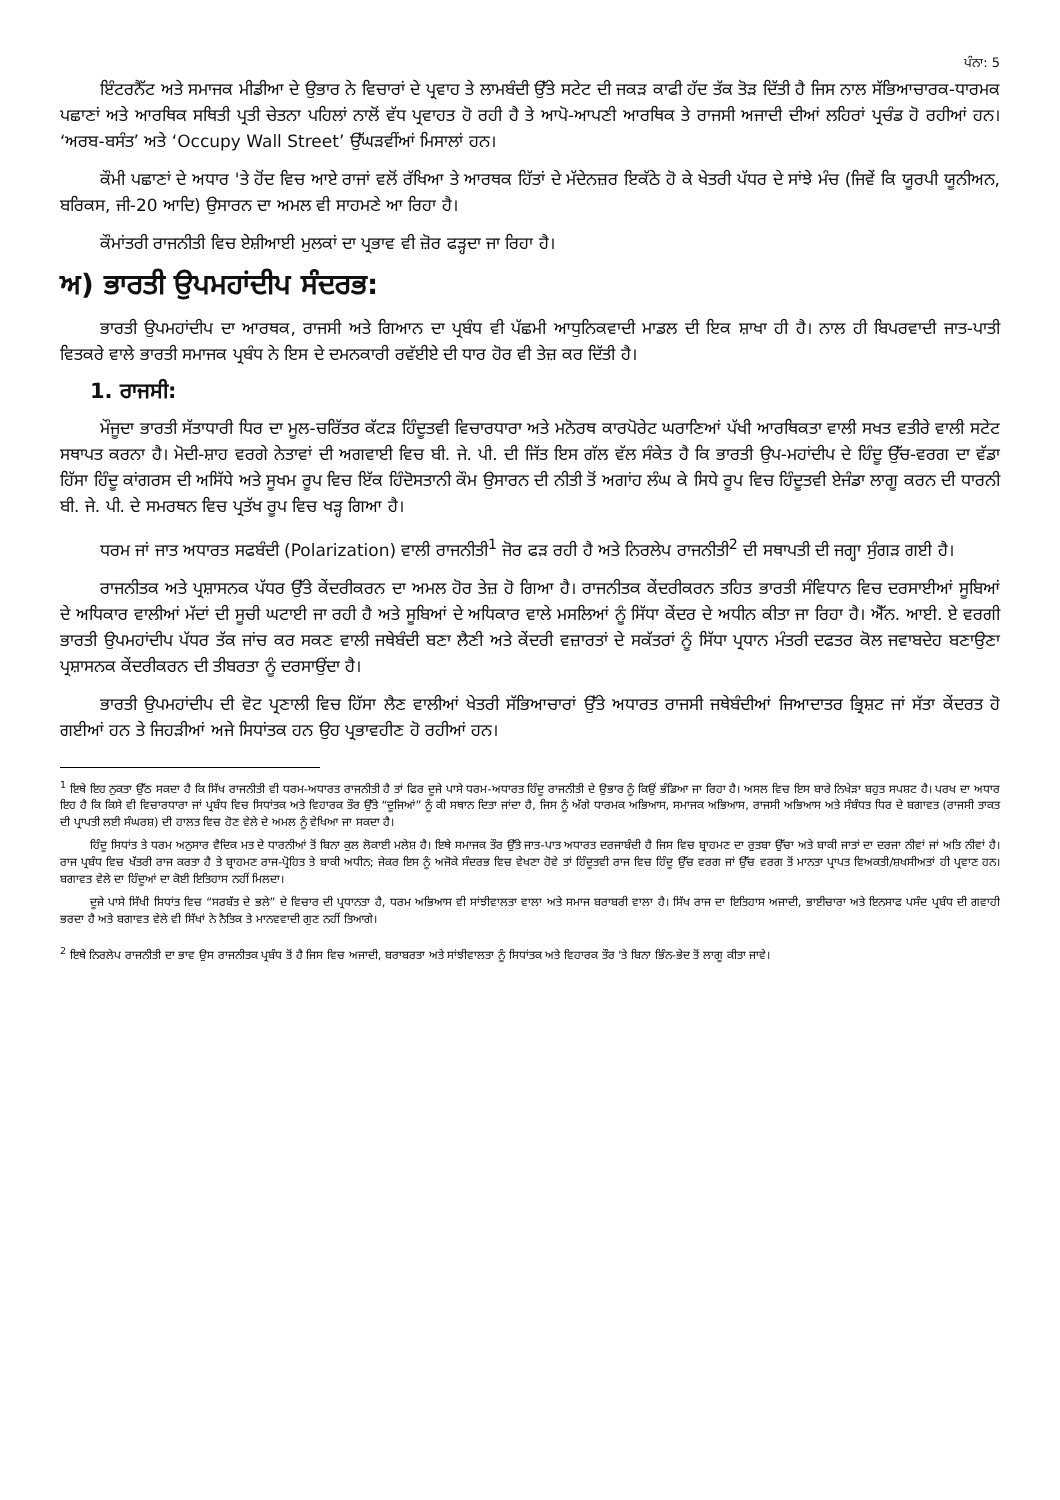ਪੰਨਾ: 5
ਇੰਟਰਨੈੱਟ ਅਤੇ ਸਮਾਜਕ ਮੀਡੀਆ ਦੇ ਉਭਾਰ ਨੇ ਵਿਚਾਰਾਂ ਦੇ ਪ੍ਰਵਾਹ ਤੇ ਲਾਮਬੰਦੀ ਉੱਤੇ ਸਟੇਟ ਦੀ ਜਕੜ ਕਾਫੀ ਹੱਦ ਤੱਕ ਤੋੜ ਦਿੱਤੀ ਹੈ ਜਿਸ ਨਾਲ ਸੱਭਿਆਚਾਰਕ-ਧਾਰਮਕ ਪਛਾਣਾਂ ਅਤੇ ਆਰਥਿਕ ਸਥਿਤੀ ਪ੍ਰਤੀ ਚੇਤਨਾ ਪਹਿਲਾਂ ਨਾਲੋਂ ਵੱਧ ਪ੍ਰਵਾਹਤ ਹੋ ਰਹੀ ਹੈ ਤੇ ਆਪੋ-ਆਪਣੀ ਆਰਥਿਕ ਤੇ ਰਾਜਸੀ ਅਜਾਦੀ ਦੀਆਂ ਲਹਿਰਾਂ ਪ੍ਰਚੰਡ ਹੋ ਰਹੀਆਂ ਹਨ। ‘ਅਰਬ-ਬਸੰਤ’ ਅਤੇ ‘Occupy Wall Street’ ਉੱਘੜਵੀਂਆਂ ਮਿਸਾਲਾਂ ਹਨ।
ਕੌਮੀ ਪਛਾਣਾਂ ਦੇ ਅਧਾਰ 'ਤੇ ਹੋਂਦ ਵਿਚ ਆਏ ਰਾਜਾਂ ਵਲੋਂ ਰੱਖਿਆ ਤੇ ਆਰਥਕ ਹਿੱਤਾਂ ਦੇ ਮੱਦੇਨਜ਼ਰ ਇਕੱਠੇ ਹੋ ਕੇ ਖੇਤਰੀ ਪੱਧਰ ਦੇ ਸਾਂਝੇ ਮੰਚ (ਜਿਵੇਂ ਕਿ ਯੂਰਪੀ ਯੂਨੀਅਨ, ਬਰਿਕਸ, ਜੀ-20 ਆਦਿ) ਉਸਾਰਨ ਦਾ ਅਮਲ ਵੀ ਸਾਹਮਣੇ ਆ ਰਿਹਾ ਹੈ।
ਕੌਮਾਂਤਰੀ ਰਾਜਨੀਤੀ ਵਿਚ ਏਸ਼ੀਆਈ ਮੁਲਕਾਂ ਦਾ ਪ੍ਰਭਾਵ ਵੀ ਜ਼ੋਰ ਫੜ੍ਹਦਾ ਜਾ ਰਿਹਾ ਹੈ।
ਅ) ਭਾਰਤੀ ਉਪਮਹਾਂਦੀਪ ਸੰਦਰਭ:
ਭਾਰਤੀ ਉਪਮਹਾਂਦੀਪ ਦਾ ਆਰਥਕ, ਰਾਜਸੀ ਅਤੇ ਗਿਆਨ ਦਾ ਪ੍ਰਬੰਧ ਵੀ ਪੱਛਮੀ ਆਧੁਨਿਕਵਾਦੀ ਮਾਡਲ ਦੀ ਇਕ ਸ਼ਾਖਾ ਹੀ ਹੈ। ਨਾਲ ਹੀ ਬਿਪਰਵਾਦੀ ਜਾਤ-ਪਾਤੀ ਵਿਤਕਰੇ ਵਾਲੇ ਭਾਰਤੀ ਸਮਾਜਕ ਪ੍ਰਬੰਧ ਨੇ ਇਸ ਦੇ ਦਮਨਕਾਰੀ ਰਵੱਈਏ ਦੀ ਧਾਰ ਹੋਰ ਵੀ ਤੇਜ਼ ਕਰ ਦਿੱਤੀ ਹੈ।
1. ਰਾਜਸੀ:
ਮੌਜੂਦਾ ਭਾਰਤੀ ਸੱਤਾਧਾਰੀ ਧਿਰ ਦਾ ਮੂਲ-ਚਰਿੱਤਰ ਕੱਟੜ ਹਿੰਦੂਤਵੀ ਵਿਚਾਰਧਾਰਾ ਅਤੇ ਮਨੋਰਥ ਕਾਰਪੋਰੇਟ ਘਰਾਣਿਆਂ ਪੱਖੀ ਆਰਥਿਕਤਾ ਵਾਲੀ ਸਖਤ ਵਤੀਰੇ ਵਾਲੀ ਸਟੇਟ ਸਥਾਪਤ ਕਰਨਾ ਹੈ। ਮੋਦੀ-ਸ਼ਾਹ ਵਰਗੇ ਨੇਤਾਵਾਂ ਦੀ ਅਗਵਾਈ ਵਿਚ ਬੀ. ਜੇ. ਪੀ. ਦੀ ਜਿੱਤ ਇਸ ਗੱਲ ਵੱਲ ਸੰਕੇਤ ਹੈ ਕਿ ਭਾਰਤੀ ਉਪ-ਮਹਾਂਦੀਪ ਦੇ ਹਿੰਦੂ ਉੱਚ-ਵਰਗ ਦਾ ਵੱਡਾ ਹਿੱਸਾ ਹਿੰਦੂ ਕਾਂਗਰਸ ਦੀ ਅਸਿੱਧੇ ਅਤੇ ਸੂਖਮ ਰੂਪ ਵਿਚ ਇੱਕ ਹਿੰਦੋਸਤਾਨੀ ਕੌਮ ਉਸਾਰਨ ਦੀ ਨੀਤੀ ਤੋਂ ਅਗਾਂਹ ਲੰਘ ਕੇ ਸਿਧੇ ਰੂਪ ਵਿਚ ਹਿੰਦੂਤਵੀ ਏਜੰਡਾ ਲਾਗੂ ਕਰਨ ਦੀ ਧਾਰਨੀ ਬੀ. ਜੇ. ਪੀ. ਦੇ ਸਮਰਥਨ ਵਿਚ ਪ੍ਰਤੱਖ ਰੂਪ ਵਿਚ ਖੜ੍ਹ ਗਿਆ ਹੈ।
ਧਰਮ ਜਾਂ ਜਾਤ ਅਧਾਰਤ ਸਫਬੰਦੀ (Polarization) ਵਾਲੀ ਰਾਜਨੀਤੀ<sup>1</sup> ਜੋਰ ਫੜ ਰਹੀ ਹੈ ਅਤੇ ਨਿਰਲੇਪ ਰਾਜਨੀਤੀ<sup>2</sup> ਦੀ ਸਥਾਪਤੀ ਦੀ ਜਗ੍ਹਾ ਸੁੰਗੜ ਗਈ ਹੈ।
ਰਾਜਨੀਤਕ ਅਤੇ ਪ੍ਰਸ਼ਾਸਨਕ ਪੱਧਰ ਉੱਤੇ ਕੇਂਦਰੀਕਰਨ ਦਾ ਅਮਲ ਹੋਰ ਤੇਜ਼ ਹੋ ਗਿਆ ਹੈ। ਰਾਜਨੀਤਕ ਕੇਂਦਰੀਕਰਨ ਤਹਿਤ ਭਾਰਤੀ ਸੰਵਿਧਾਨ ਵਿਚ ਦਰਸਾਈਆਂ ਸੂਬਿਆਂ ਦੇ ਅਧਿਕਾਰ ਵਾਲੀਆਂ ਮੱਦਾਂ ਦੀ ਸੂਚੀ ਘਟਾਈ ਜਾ ਰਹੀ ਹੈ ਅਤੇ ਸੂਬਿਆਂ ਦੇ ਅਧਿਕਾਰ ਵਾਲੇ ਮਸਲਿਆਂ ਨੂੰ ਸਿੱਧਾ ਕੇਂਦਰ ਦੇ ਅਧੀਨ ਕੀਤਾ ਜਾ ਰਿਹਾ ਹੈ। ਐੱਨ. ਆਈ. ਏ ਵਰਗੀ ਭਾਰਤੀ ਉਪਮਹਾਂਦੀਪ ਪੱਧਰ ਤੱਕ ਜਾਂਚ ਕਰ ਸਕਣ ਵਾਲੀ ਜਥੇਬੰਦੀ ਬਣਾ ਲੈਣੀ ਅਤੇ ਕੇਂਦਰੀ ਵਜ਼ਾਰਤਾਂ ਦੇ ਸਕੱਤਰਾਂ ਨੂੰ ਸਿੱਧਾ ਪ੍ਰਧਾਨ ਮੰਤਰੀ ਦਫਤਰ ਕੋਲ ਜਵਾਬਦੇਹ ਬਣਾਉਣਾ ਪ੍ਰਸ਼ਾਸਨਕ ਕੇਂਦਰੀਕਰਨ ਦੀ ਤੀਬਰਤਾ ਨੂੰ ਦਰਸਾਉਂਦਾ ਹੈ।
ਭਾਰਤੀ ਉਪਮਹਾਂਦੀਪ ਦੀ ਵੋਟ ਪ੍ਰਣਾਲੀ ਵਿਚ ਹਿੱਸਾ ਲੈਣ ਵਾਲੀਆਂ ਖੇਤਰੀ ਸੱਭਿਆਚਾਰਾਂ ਉੱਤੇ ਅਧਾਰਤ ਰਾਜਸੀ ਜਥੇਬੰਦੀਆਂ ਜਿਆਦਾਤਰ ਭ੍ਰਿਸ਼ਟ ਜਾਂ ਸੱਤਾ ਕੇਂਦਰਤ ਹੋ ਗਈਆਂ ਹਨ ਤੇ ਜਿਹੜੀਆਂ ਅਜੇ ਸਿਧਾਂਤਕ ਹਨ ਉਹ ਪ੍ਰਭਾਵਹੀਣ ਹੋ ਰਹੀਆਂ ਹਨ।
<sup>1</sup> ਇਥੇ ਇਹ ਨੁਕਤਾ ਉੱਠ ਸਕਦਾ ਹੈ ਕਿ ਸਿੱਖ ਰਾਜਨੀਤੀ ਵੀ ਧਰਮ-ਅਧਾਰਤ ਰਾਜਨੀਤੀ ਹੈ ਤਾਂ ਫਿਰ ਦੂਜੇ ਪਾਸੇ ਧਰਮ-ਅਧਾਰਤ ਹਿੰਦੂ ਰਾਜਨੀਤੀ ਦੇ ਉਭਾਰ ਨੂੰ ਕਿਉਂ ਭੰਡਿਆ ਜਾ ਰਿਹਾ ਹੈ। ਅਸਲ ਵਿਚ ਇਸ ਬਾਰੇ ਨਿਖੇੜਾ ਬਹੁਤ ਸਪਸ਼ਟ ਹੈ। ਪਰਖ ਦਾ ਅਧਾਰ ਇਹ ਹੈ ਕਿ ਕਿਸੇ ਵੀ ਵਿਚਾਰਧਾਰਾ ਜਾਂ ਪ੍ਰਬੰਧ ਵਿਚ ਸਿਧਾਂਤਕ ਅਤੇ ਵਿਹਾਰਕ ਤੌਰ ਉੱਤੇ “ਦੂਜਿਆਂ” ਨੂੰ ਕੀ ਸਥਾਨ ਦਿਤਾ ਜਾਂਦਾ ਹੈ, ਜਿਸ ਨੂੰ ਅੱਗੇ ਧਾਰਮਕ ਅਭਿਆਸ, ਸਮਾਜਕ ਅਭਿਆਸ, ਰਾਜਸੀ ਅਭਿਆਸ ਅਤੇ ਸੰਬੰਧਤ ਧਿਰ ਦੇ ਬਗਾਵਤ (ਰਾਜਸੀ ਤਾਕਤ ਦੀ ਪ੍ਰਾਪਤੀ ਲਈ ਸੰਘਰਸ਼) ਦੀ ਹਾਲਤ ਵਿਚ ਹੋਣ ਵੇਲੇ ਦੇ ਅਮਲ ਨੂੰ ਵੇਖਿਆ ਜਾ ਸਕਦਾ ਹੈ।
ਹਿੰਦੂ ਸਿਧਾਂਤ ਤੇ ਧਰਮ ਅਨੁਸਾਰ ਵੈਦਿਕ ਮਤ ਦੇ ਧਾਰਨੀਆਂ ਤੋਂ ਬਿਨਾ ਕੁਲ ਲੋਕਾਈ ਮਲੇਸ਼ ਹੈ। ਇਥੇ ਸਮਾਜਕ ਤੌਰ ਉੱਤੇ ਜਾਤ-ਪਾਤ ਅਧਾਰਤ ਦਰਜਾਬੰਦੀ ਹੈ ਜਿਸ ਵਿਚ ਬ੍ਰਾਹਮਣ ਦਾ ਰੁਤਬਾ ਉੱਚਾ ਅਤੇ ਬਾਕੀ ਜਾਤਾਂ ਦਾ ਦਰਜਾ ਨੀਵਾਂ ਜਾਂ ਅਤਿ ਨੀਵਾਂ ਹੈ। ਰਾਜ ਪ੍ਰਬੰਧ ਵਿਚ ਖੱਤਰੀ ਰਾਜ ਕਰਤਾ ਹੈ ਤੇ ਬ੍ਰਾਹਮਣ ਰਾਜ-ਪ੍ਰੋਹਿਤ ਤੇ ਬਾਕੀ ਅਧੀਨ; ਜੇਕਰ ਇਸ ਨੂੰ ਅਜੋਕੇ ਸੰਦਰਭ ਵਿਚ ਵੇਖਣਾ ਹੋਵੇ ਤਾਂ ਹਿੰਦੂਤਵੀ ਰਾਜ ਵਿਚ ਹਿੰਦੂ ਉੱਚ ਵਰਗ ਜਾਂ ਉੱਚ ਵਰਗ ਤੋਂ ਮਾਨਤਾ ਪ੍ਰਾਪਤ ਵਿਅਕਤੀ/ਸ਼ਖਸੀਅਤਾਂ ਹੀ ਪ੍ਰਵਾਣ ਹਨ। ਬਗਾਵਤ ਵੇਲੇ ਦਾ ਹਿੰਦੂਆਂ ਦਾ ਕੋਈ ਇਤਿਹਾਸ ਨਹੀਂ ਮਿਲਦਾ।
ਦੂਜੇ ਪਾਸੇ ਸਿੱਖੀ ਸਿਧਾਂਤ ਵਿਚ “ਸਰਬੱਤ ਦੇ ਭਲੇ” ਦੇ ਵਿਚਾਰ ਦੀ ਪ੍ਰਧਾਨਤਾ ਹੈ, ਧਰਮ ਅਭਿਆਸ ਵੀ ਸਾਂਝੀਵਾਲਤਾ ਵਾਲਾ ਅਤੇ ਸਮਾਜ ਬਰਾਬਰੀ ਵਾਲਾ ਹੈ। ਸਿੱਖ ਰਾਜ ਦਾ ਇਤਿਹਾਸ ਅਜਾਦੀ, ਭਾਈਚਾਰਾ ਅਤੇ ਇਨਸਾਫ ਪਸੰਦ ਪ੍ਰਬੰਧ ਦੀ ਗਵਾਹੀ ਭਰਦਾ ਹੈ ਅਤੇ ਬਗਾਵਤ ਵੇਲੇ ਵੀ ਸਿੱਖਾਂ ਨੇ ਨੈਤਿਕ ਤੇ ਮਾਨਵਵਾਦੀ ਗੁਣ ਨਹੀਂ ਤਿਆਗੇ।
<sup>2</sup> ਇਥੇ ਨਿਰਲੇਪ ਰਾਜਨੀਤੀ ਦਾ ਭਾਵ ਉਸ ਰਾਜਨੀਤਕ ਪ੍ਰਬੰਧ ਤੋਂ ਹੈ ਜਿਸ ਵਿਚ ਅਜਾਦੀ, ਬਰਾਬਰਤਾ ਅਤੇ ਸਾਂਝੀਵਾਲਤਾ ਨੂੰ ਸਿਧਾਂਤਕ ਅਤੇ ਵਿਹਾਰਕ ਤੌਰ 'ਤੇ ਬਿਨਾ ਭਿੰਨ-ਭੇਦ ਤੋਂ ਲਾਗੂ ਕੀਤਾ ਜਾਵੇ।